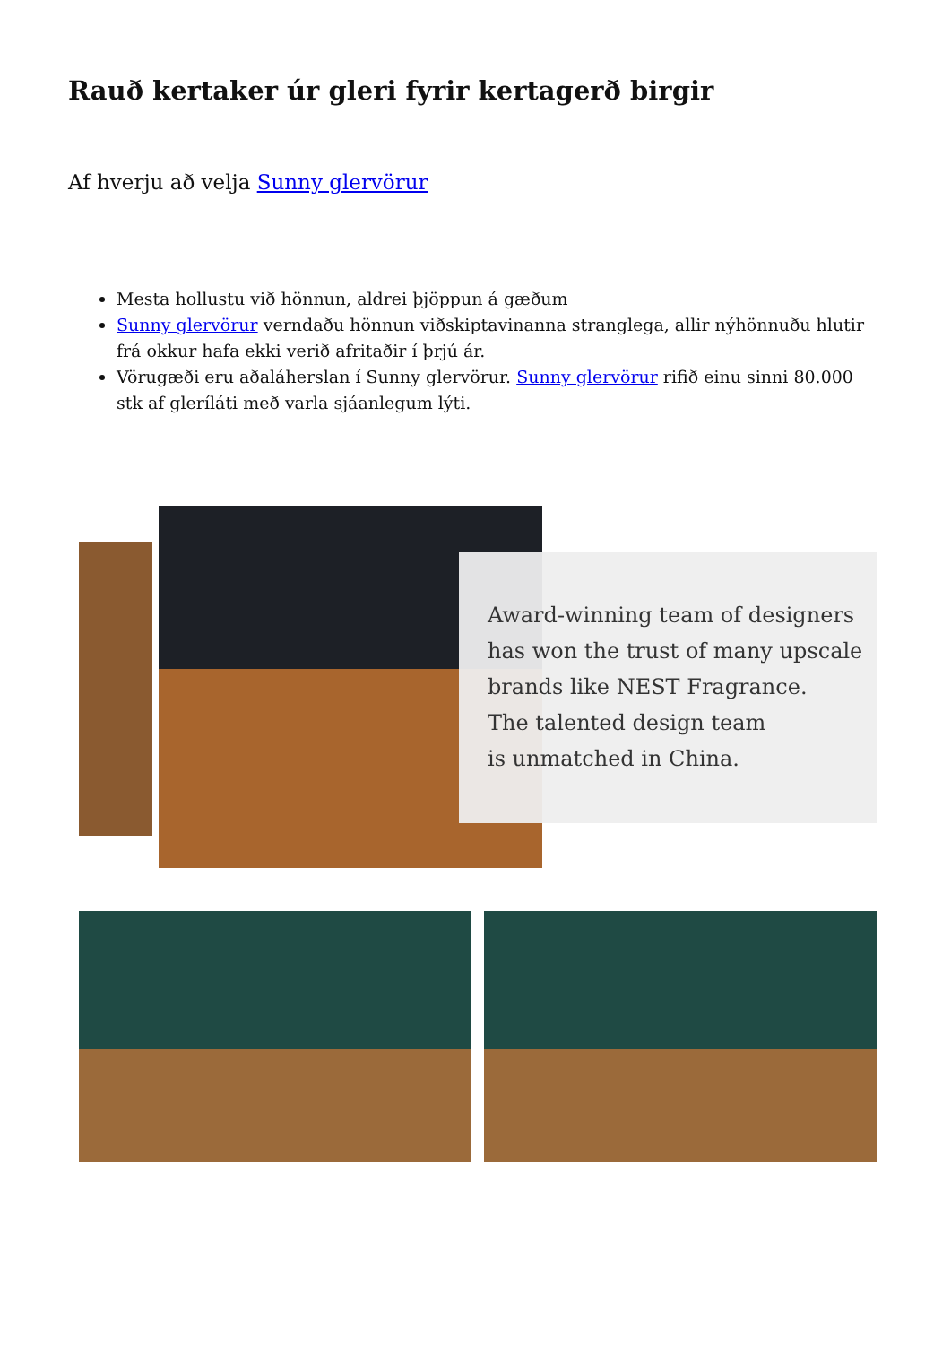Rauð kertaker úr gleri fyrir kertagerð birgir
Af hverju að velja Sunny glervörur
Mesta hollustu við hönnun, aldrei þjöppun á gæðum
Sunny glervörur verndaðu hönnun viðskiptavinanna stranglega, allir nýhönnuðu hlutir frá okkur hafa ekki verið afritaðir í þrjú ár.
Vörugæði eru aðaláherslan í Sunny glervörur. Sunny glervörur rifið einu sinni 80.000 stk af gleríláti með varla sjáanlegum lýti.
Award-winning team of designers
has won the trust of many upscale
brands like NEST Fragrance.
The talented design team
is unmatched in China.